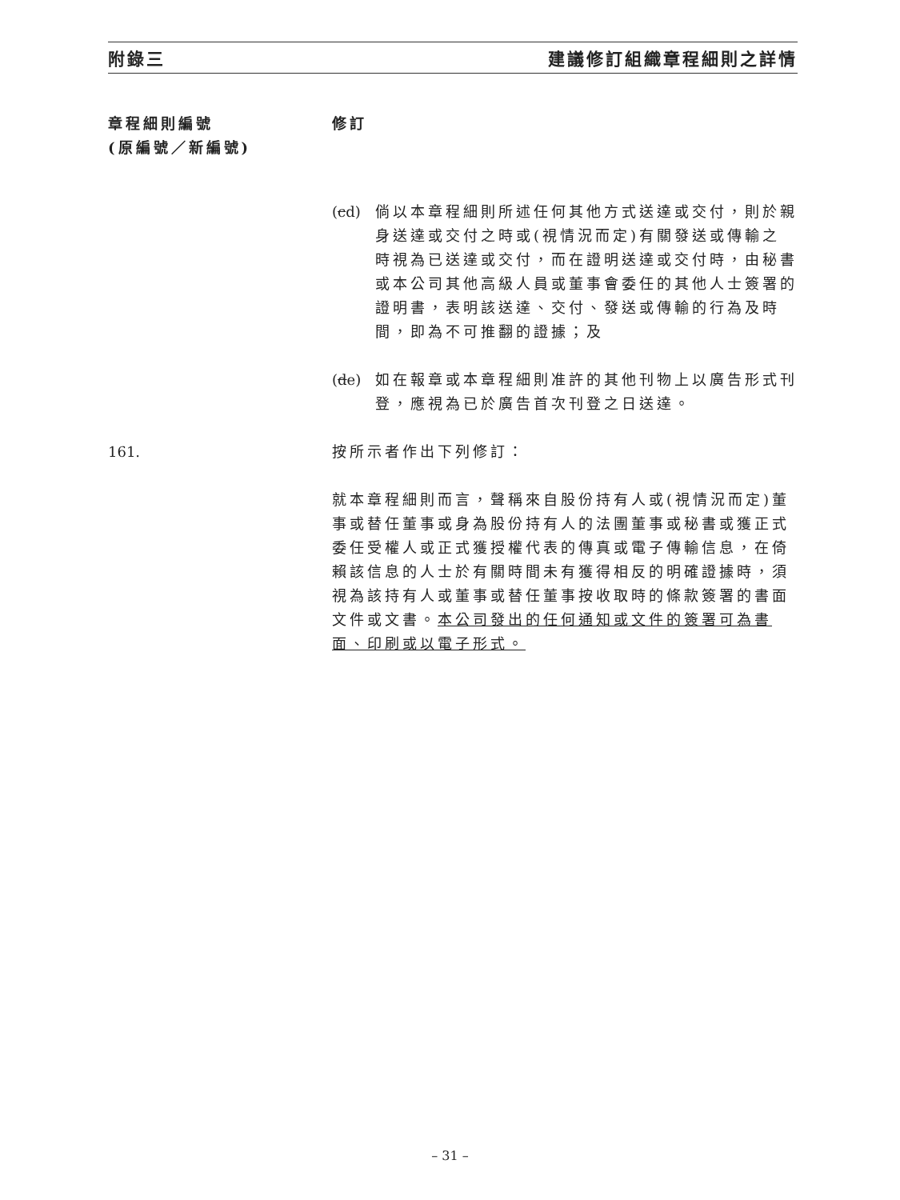附錄三 建議修訂組織章程細則之詳情
章程細則編號
(原編號／新編號)
修訂
(cd)
倘以本章程細則所述任何其他方式送達或交付，則於親身送達或交付之時或(視情況而定)有關發送或傳輸之時視為已送達或交付，而在證明送達或交付時，由秘書或本公司其他高級人員或董事會委任的其他人士簽署的證明書，表明該送達、交付、發送或傳輸的行為及時間，即為不可推翻的證據；及
(de)
如在報章或本章程細則准許的其他刊物上以廣告形式刊登，應視為已於廣告首次刊登之日送達。
161. 按所示者作出下列修訂：
就本章程細則而言，聲稱來自股份持有人或(視情況而定)董事或替任董事或身為股份持有人的法團董事或秘書或獲正式委任受權人或正式獲授權代表的傳真或電子傳輸信息，在倚賴該信息的人士於有關時間未有獲得相反的明確證據時，須視為該持有人或董事或替任董事按收取時的條款簽署的書面文件或文書。本公司發出的任何通知或文件的簽署可為書面、印刷或以電子形式。
– 31 –